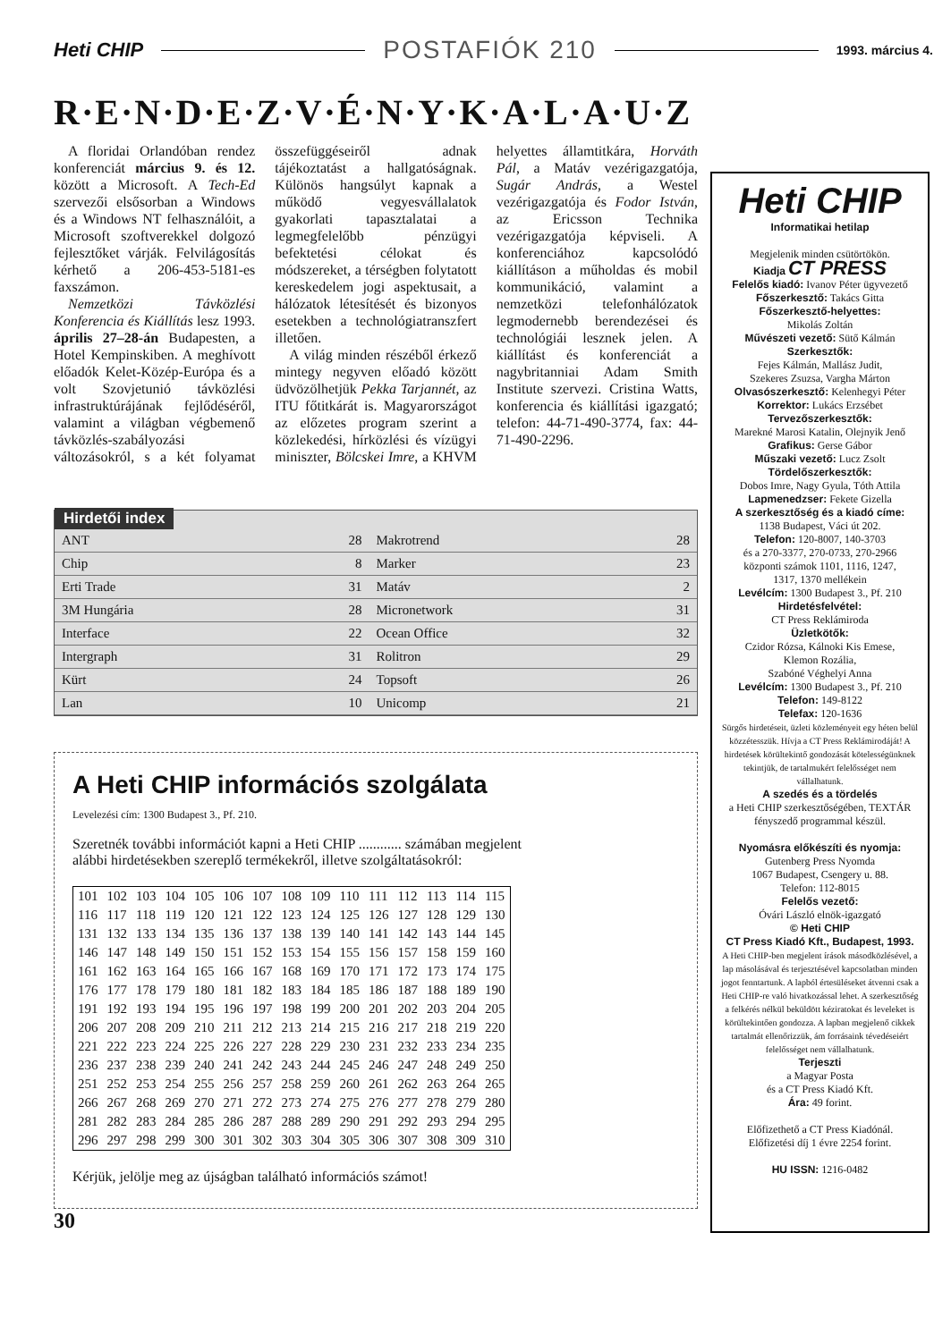Heti CHIP POSTAFIÓK 210 1993. március 4.
R·E·N·D·E·Z·V·É·N·Y·K·A·L·A·U·Z
A floridai Orlandóban rendez konferenciát március 9. és 12. között a Microsoft. A Tech-Ed szervezői elsősorban a Windows és a Windows NT felhasználóit, a Microsoft szoftverekkel dolgozó fejlesztőket várják. Felvilágosítás kérhető a 206-453-5181-es faxszámon.
Nemzetközi Távközlési Konferencia és Kiállítás lesz 1993. április 27–28-án Budapesten, a Hotel Kempinskiben. A meghívott előadók Kelet-Közép-Európa és a volt Szovjetunió távközlési infrastruktúrájának fejlődéséről, valamint a világban végbemenő távközlés-szabályozási változásokról, s a két folyamat összefüggéseiről adnak tájékoztatást a hallgatóságnak. Különös hangsúlyt kapnak a működő vegyesvállalatok gyakorlati tapasztalatai a legmegfelelőbb pénzügyi befektetési célokat és módszereket, a térségben folytatott kereskedelem jogi aspektusait, a hálózatok létesítését és bizonyos esetekben a technológiatranszfert illetően.
A világ minden részéből érkező mintegy negyven előadó között üdvözölhetjük Pekka Tarjannét, az ITU főtitkárát is. Magyarországot az előzetes program szerint a közlekedési, hírközlési és vízügyi miniszter, Bölcskei Imre, a KHVM helyettes államtitkára, Horváth Pál, a Matáv vezérigazgatója, Sugár András, a Westel vezérigazgatója és Fodor István, az Ericsson Technika vezérigazgatója képviseli. A konferenciához kapcsolódó kiállításon a műholdas és mobil kommunikáció, valamint a nemzetközi telefonhálózatok legmodernebb berendezései és technológiái lesznek jelen. A kiállítást és konferenciát a nagybritanniai Adam Smith Institute szervezi. Cristina Watts, konferencia és kiállítási igazgató; telefon: 44-71-490-3774, fax: 44-71-490-2296.
Hirdetői index
| ANT | 28 | Makrotrend | 28 |
| Chip | 8 | Marker | 23 |
| Erti Trade | 31 | Matáv | 2 |
| 3M Hungária | 28 | Micronetwork | 31 |
| Interface | 22 | Ocean Office | 32 |
| Intergraph | 31 | Rolitron | 29 |
| Kürt | 24 | Topsoft | 26 |
| Lan | 10 | Unicomp | 21 |
A Heti CHIP információs szolgálata
Levelezési cím: 1300 Budapest 3., Pf. 210.
Szeretnék további információt kapni a Heti CHIP ............ számában megjelent alábbi hirdetésekben szereplő termékekről, illetve szolgáltatásokról:
| 101 | 102 | 103 | 104 | 105 | 106 | 107 | 108 | 109 | 110 | 111 | 112 | 113 | 114 | 115 |
| 116 | 117 | 118 | 119 | 120 | 121 | 122 | 123 | 124 | 125 | 126 | 127 | 128 | 129 | 130 |
| 131 | 132 | 133 | 134 | 135 | 136 | 137 | 138 | 139 | 140 | 141 | 142 | 143 | 144 | 145 |
| 146 | 147 | 148 | 149 | 150 | 151 | 152 | 153 | 154 | 155 | 156 | 157 | 158 | 159 | 160 |
| 161 | 162 | 163 | 164 | 165 | 166 | 167 | 168 | 169 | 170 | 171 | 172 | 173 | 174 | 175 |
| 176 | 177 | 178 | 179 | 180 | 181 | 182 | 183 | 184 | 185 | 186 | 187 | 188 | 189 | 190 |
| 191 | 192 | 193 | 194 | 195 | 196 | 197 | 198 | 199 | 200 | 201 | 202 | 203 | 204 | 205 |
| 206 | 207 | 208 | 209 | 210 | 211 | 212 | 213 | 214 | 215 | 216 | 217 | 218 | 219 | 220 |
| 221 | 222 | 223 | 224 | 225 | 226 | 227 | 228 | 229 | 230 | 231 | 232 | 233 | 234 | 235 |
| 236 | 237 | 238 | 239 | 240 | 241 | 242 | 243 | 244 | 245 | 246 | 247 | 248 | 249 | 250 |
| 251 | 252 | 253 | 254 | 255 | 256 | 257 | 258 | 259 | 260 | 261 | 262 | 263 | 264 | 265 |
| 266 | 267 | 268 | 269 | 270 | 271 | 272 | 273 | 274 | 275 | 276 | 277 | 278 | 279 | 280 |
| 281 | 282 | 283 | 284 | 285 | 286 | 287 | 288 | 289 | 290 | 291 | 292 | 293 | 294 | 295 |
| 296 | 297 | 298 | 299 | 300 | 301 | 302 | 303 | 304 | 305 | 306 | 307 | 308 | 309 | 310 |
Kérjük, jelölje meg az újságban található információs számot!
30
Heti CHIP
Informatikai hetilap
Megjelenik minden csütörtökön.
Kiadja CT PRESS
Felelős kiadó: Ivanov Péter ügyvezető
Főszerkesztő: Takács Gitta
Főszerkesztő-helyettes:
Mikolás Zoltán
Művészeti vezető: Sütő Kálmán
Szerkesztők:
Fejes Kálmán, Mallász Judit,
Szekeres Zsuzsa, Vargha Márton
Olvasószerkesztő: Kelenhegyi Péter
Korrektor: Lukács Erzsébet
Tervezőszerkesztők:
Marekné Marosi Katalin, Olejnyik Jenő
Grafikus: Gerse Gábor
Műszaki vezető: Lucz Zsolt
Tördelőszerkesztők:
Dobos Imre, Nagy Gyula, Tóth Attila
Lapmenedzser: Fekete Gizella
A szerkesztőség és a kiadó címe:
1138 Budapest, Váci út 202.
Telefon: 120-8007, 140-3703
és a 270-3377, 270-0733, 270-2966
központi számok 1101, 1116, 1247,
1317, 1370 mellékein
Levélcím: 1300 Budapest 3., Pf. 210
Hirdetésfelvétel:
CT Press Reklámiroda
Üzletkötők:
Czidor Rózsa, Kálnoki Kis Emese,
Klemon Rozália,
Szabóné Véghelyi Anna
Levélcím: 1300 Budapest 3., Pf. 210
Telefon: 149-8122
Telefax: 120-1636
Sürgős hirdetéseit, üzleti közleményeit egy héten belül közzétesszük. Hívja a CT Press Reklámirodáját! A hirdetések körültekintő gondozását kötelességünknek tekintjük, de tartalmukért felelősséget nem vállalhatunk.
A szedés és a tördelés
a Heti CHIP szerkesztőségében, TEXTÁR fényszedő programmal készül.
Nyomásra előkészíti és nyomja:
Gutenberg Press Nyomda
1067 Budapest, Csengery u. 88.
Telefon: 112-8015
Felelős vezető:
Óvári László elnök-igazgató
© Heti CHIP
CT Press Kiadó Kft., Budapest, 1993.
A Heti CHIP-ben megjelent írások másodközlésével, a lap másolásával és terjesztésével kapcsolatban minden jogot fenntartunk. A lapból értesüléseket átvenni csak a Heti CHIP-re való hivatkozással lehet. A szerkesztőség a felkérés nélkül beküldött kéziratokat és leveleket is körültekintően gondozza. A lapban megjelenő cikkek tartalmát ellenőrizzük, ám forrásaink tévedéseiért felelősséget nem vállalhatunk.
Terjeszti
a Magyar Posta
és a CT Press Kiadó Kft.
Ára: 49 forint.
Előfizethető a CT Press Kiadónál.
Előfizetési díj 1 évre 2254 forint.
HU ISSN: 1216-0482